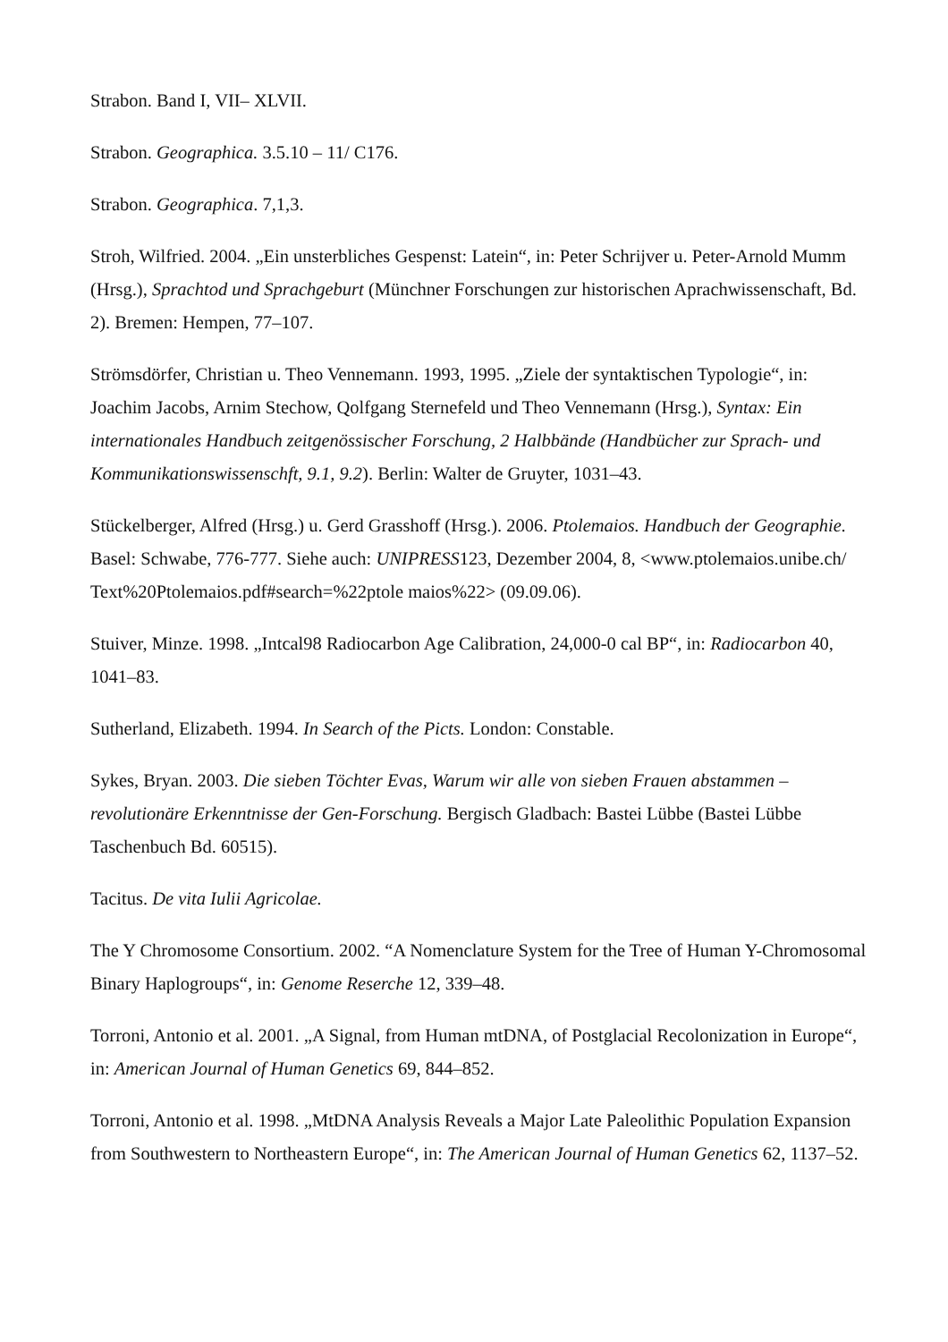Strabon. Band I, VII– XLVII.
Strabon. Geographica. 3.5.10 – 11/ C176.
Strabon. Geographica. 7,1,3.
Stroh, Wilfried. 2004. „Ein unsterbliches Gespenst: Latein“, in: Peter Schrijver u. Peter-Arnold Mumm (Hrsg.), Sprachtod und Sprachgeburt (Münchner Forschungen zur historischen Aprachwissenschaft, Bd. 2). Bremen: Hempen, 77–107.
Strömsdörfer, Christian u. Theo Vennemann. 1993, 1995. „Ziele der syntaktischen Typologie“, in: Joachim Jacobs, Arnim Stechow, Qolfgang Sternefeld und Theo Vennemann (Hrsg.), Syntax: Ein internationales Handbuch zeitgenössischer Forschung, 2 Halbbände (Handbücher zur Sprach- und Kommunikationswissenschft, 9.1, 9.2). Berlin: Walter de Gruyter, 1031–43.
Stückelberger, Alfred (Hrsg.) u. Gerd Grasshoff (Hrsg.). 2006. Ptolemaios. Handbuch der Geographie. Basel: Schwabe, 776-777. Siehe auch: UNIPRESS123, Dezember 2004, 8, <www.ptolemaios.unibe.ch/ Text%20Ptolemaios.pdf#search=%22ptole maios%22> (09.09.06).
Stuiver, Minze. 1998. „Intcal98 Radiocarbon Age Calibration, 24,000-0 cal BP“, in: Radiocarbon 40, 1041–83.
Sutherland, Elizabeth. 1994. In Search of the Picts. London: Constable.
Sykes, Bryan. 2003. Die sieben Töchter Evas, Warum wir alle von sieben Frauen abstammen – revolutionäre Erkenntnisse der Gen-Forschung. Bergisch Gladbach: Bastei Lübbe (Bastei Lübbe Taschenbuch Bd. 60515).
Tacitus. De vita Iulii Agricolae.
The Y Chromosome Consortium. 2002. “A Nomenclature System for the Tree of Human Y-Chromosomal Binary Haplogroups“, in: Genome Reserche 12, 339–48.
Torroni, Antonio et al. 2001. „A Signal, from Human mtDNA, of Postglacial Recolonization in Europe“, in: American Journal of Human Genetics 69, 844–852.
Torroni, Antonio et al. 1998. „MtDNA Analysis Reveals a Major Late Paleolithic Population Expansion from Southwestern to Northeastern Europe“, in: The American Journal of Human Genetics 62, 1137–52.